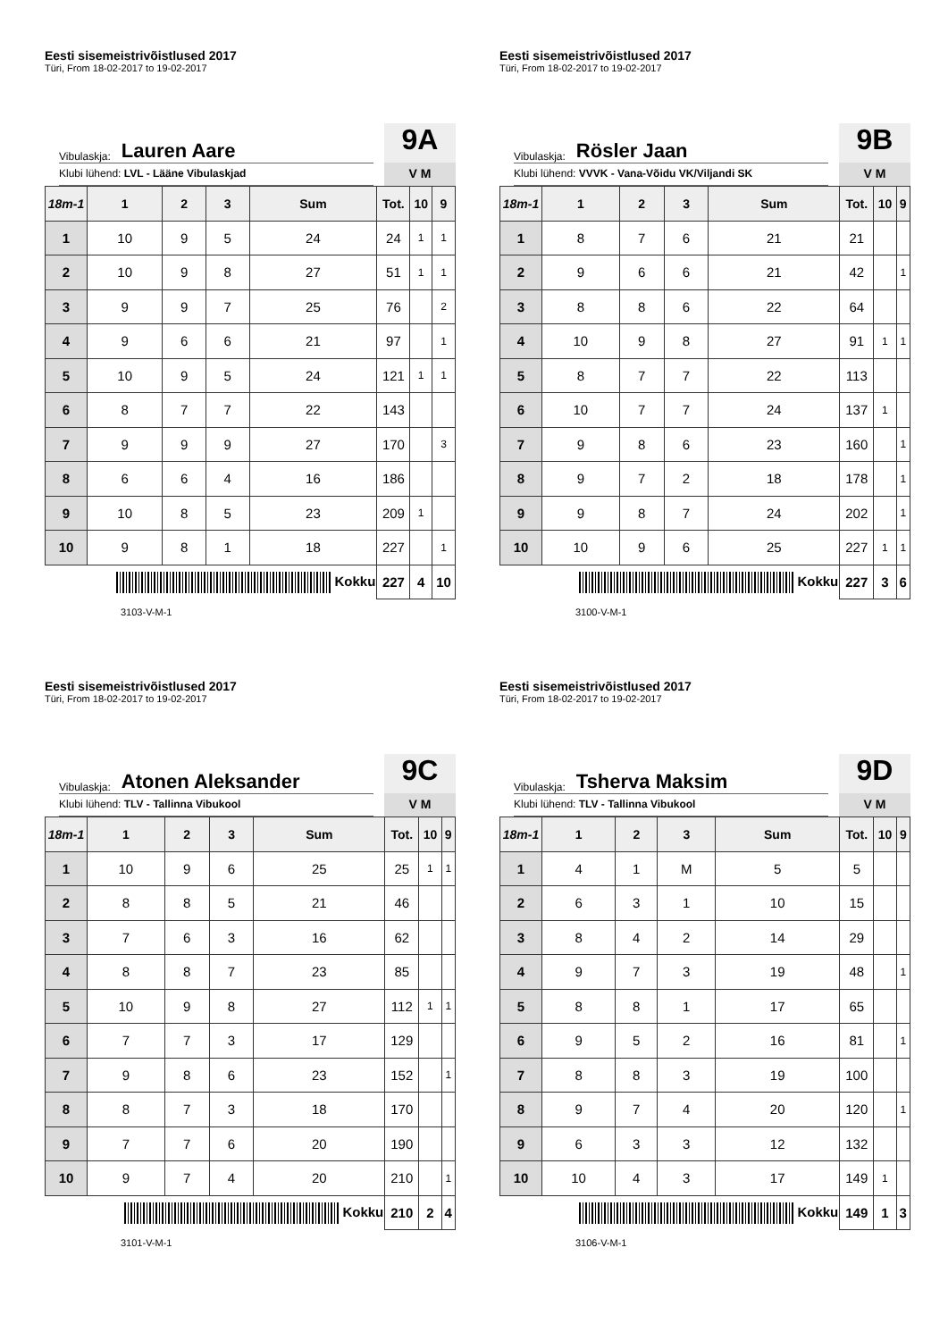Eesti sisemeistrivõistlused 2017
Türi, From 18-02-2017 to 19-02-2017
Vibulaskja: Lauren Aare
Klubi lühend: LVL - Lääne Vibulaskjad
9A
V M
| 18m-1 | 1 | 2 | 3 | Sum | Tot. | 10 | 9 |
| --- | --- | --- | --- | --- | --- | --- | --- |
| 1 | 10 | 9 | 5 | 24 | 24 | 1 | 1 |
| 2 | 10 | 9 | 8 | 27 | 51 | 1 | 1 |
| 3 | 9 | 9 | 7 | 25 | 76 | | 2 |
| 4 | 9 | 6 | 6 | 21 | 97 | | 1 |
| 5 | 10 | 9 | 5 | 24 | 121 | 1 | 1 |
| 6 | 8 | 7 | 7 | 22 | 143 | | |
| 7 | 9 | 9 | 9 | 27 | 170 | | 3 |
| 8 | 6 | 6 | 4 | 16 | 186 | | |
| 9 | 10 | 8 | 5 | 23 | 209 | 1 | |
| 10 | 9 | 8 | 1 | 18 | 227 | | 1 |
| Kokku | | | | | 227 | 4 | 10 |
3103-V-M-1
Eesti sisemeistrivõistlused 2017
Türi, From 18-02-2017 to 19-02-2017
Vibulaskja: Rösler Jaan
Klubi lühend: VVVK - Vana-Võidu VK/Viljandi SK
9B
V M
| 18m-1 | 1 | 2 | 3 | Sum | Tot. | 10 | 9 |
| --- | --- | --- | --- | --- | --- | --- | --- |
| 1 | 8 | 7 | 6 | 21 | 21 | | |
| 2 | 9 | 6 | 6 | 21 | 42 | | 1 |
| 3 | 8 | 8 | 6 | 22 | 64 | | |
| 4 | 10 | 9 | 8 | 27 | 91 | 1 | 1 |
| 5 | 8 | 7 | 7 | 22 | 113 | | |
| 6 | 10 | 7 | 7 | 24 | 137 | 1 | |
| 7 | 9 | 8 | 6 | 23 | 160 | | 1 |
| 8 | 9 | 7 | 2 | 18 | 178 | | 1 |
| 9 | 9 | 8 | 7 | 24 | 202 | | 1 |
| 10 | 10 | 9 | 6 | 25 | 227 | 1 | 1 |
| Kokku | | | | | 227 | 3 | 6 |
3100-V-M-1
Eesti sisemeistrivõistlused 2017
Türi, From 18-02-2017 to 19-02-2017
Vibulaskja: Atonen Aleksander
Klubi lühend: TLV - Tallinna Vibukool
9C
V M
| 18m-1 | 1 | 2 | 3 | Sum | Tot. | 10 | 9 |
| --- | --- | --- | --- | --- | --- | --- | --- |
| 1 | 10 | 9 | 6 | 25 | 25 | 1 | 1 |
| 2 | 8 | 8 | 5 | 21 | 46 | | |
| 3 | 7 | 6 | 3 | 16 | 62 | | |
| 4 | 8 | 8 | 7 | 23 | 85 | | |
| 5 | 10 | 9 | 8 | 27 | 112 | 1 | 1 |
| 6 | 7 | 7 | 3 | 17 | 129 | | |
| 7 | 9 | 8 | 6 | 23 | 152 | | 1 |
| 8 | 8 | 7 | 3 | 18 | 170 | | |
| 9 | 7 | 7 | 6 | 20 | 190 | | |
| 10 | 9 | 7 | 4 | 20 | 210 | | 1 |
| Kokku | | | | | 210 | 2 | 4 |
3101-V-M-1
Eesti sisemeistrivõistlused 2017
Türi, From 18-02-2017 to 19-02-2017
Vibulaskja: Tsherva Maksim
Klubi lühend: TLV - Tallinna Vibukool
9D
V M
| 18m-1 | 1 | 2 | 3 | Sum | Tot. | 10 | 9 |
| --- | --- | --- | --- | --- | --- | --- | --- |
| 1 | 4 | 1 | M | 5 | 5 | | |
| 2 | 6 | 3 | 1 | 10 | 15 | | |
| 3 | 8 | 4 | 2 | 14 | 29 | | |
| 4 | 9 | 7 | 3 | 19 | 48 | | 1 |
| 5 | 8 | 8 | 1 | 17 | 65 | | |
| 6 | 9 | 5 | 2 | 16 | 81 | | 1 |
| 7 | 8 | 8 | 3 | 19 | 100 | | |
| 8 | 9 | 7 | 4 | 20 | 120 | | 1 |
| 9 | 6 | 3 | 3 | 12 | 132 | | |
| 10 | 10 | 4 | 3 | 17 | 149 | 1 | |
| Kokku | | | | | 149 | 1 | 3 |
3106-V-M-1